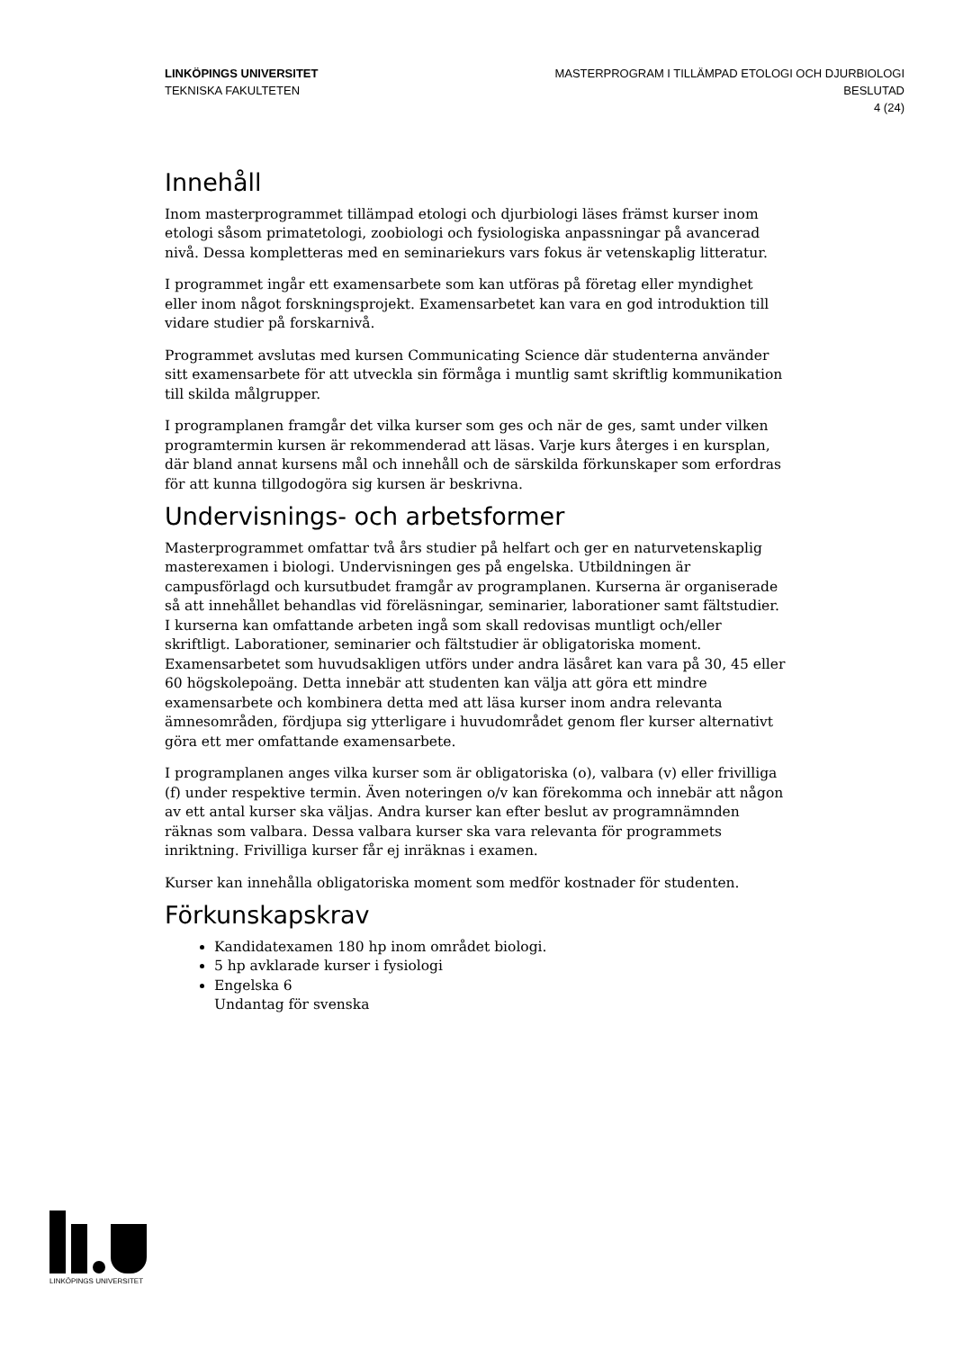LINKÖPINGS UNIVERSITET
TEKNISKA FAKULTETEN
MASTERPROGRAM I TILLÄMPAD ETOLOGI OCH DJURBIOLOGI
BESLUTAD
4 (24)
Innehåll
Inom masterprogrammet tillämpad etologi och djurbiologi läses främst kurser inom etologi såsom primatetologi, zoobiologi och fysiologiska anpassningar på avancerad nivå. Dessa kompletteras med en seminariekurs vars fokus är vetenskaplig litteratur.
I programmet ingår ett examensarbete som kan utföras på företag eller myndighet eller inom något forskningsprojekt. Examensarbetet kan vara en god introduktion till vidare studier på forskarnivå.
Programmet avslutas med kursen Communicating Science där studenterna använder sitt examensarbete för att utveckla sin förmåga i muntlig samt skriftlig kommunikation till skilda målgrupper.
I programplanen framgår det vilka kurser som ges och när de ges, samt under vilken programtermin kursen är rekommenderad att läsas. Varje kurs återges i en kursplan, där bland annat kursens mål och innehåll och de särskilda förkunskaper som erfordras för att kunna tillgodogöra sig kursen är beskrivna.
Undervisnings- och arbetsformer
Masterprogrammet omfattar två års studier på helfart och ger en naturvetenskaplig masterexamen i biologi. Undervisningen ges på engelska. Utbildningen är campusförlagd och kursutbudet framgår av programplanen. Kurserna är organiserade så att innehållet behandlas vid föreläsningar, seminarier, laborationer samt fältstudier. I kurserna kan omfattande arbeten ingå som skall redovisas muntligt och/eller skriftligt. Laborationer, seminarier och fältstudier är obligatoriska moment. Examensarbetet som huvudsakligen utförs under andra läsåret kan vara på 30, 45 eller 60 högskolepoäng. Detta innebär att studenten kan välja att göra ett mindre examensarbete och kombinera detta med att läsa kurser inom andra relevanta ämnesområden, fördjupa sig ytterligare i huvudområdet genom fler kurser alternativt göra ett mer omfattande examensarbete.
I programplanen anges vilka kurser som är obligatoriska (o), valbara (v) eller frivilliga (f) under respektive termin. Även noteringen o/v kan förekomma och innebär att någon av ett antal kurser ska väljas. Andra kurser kan efter beslut av programnämnden räknas som valbara. Dessa valbara kurser ska vara relevanta för programmets inriktning. Frivilliga kurser får ej inräknas i examen.
Kurser kan innehålla obligatoriska moment som medför kostnader för studenten.
Förkunskapskrav
Kandidatexamen 180 hp inom området biologi.
5 hp avklarade kurser i fysiologi
Engelska 6
Undantag för svenska
LINKÖPINGS UNIVERSITET